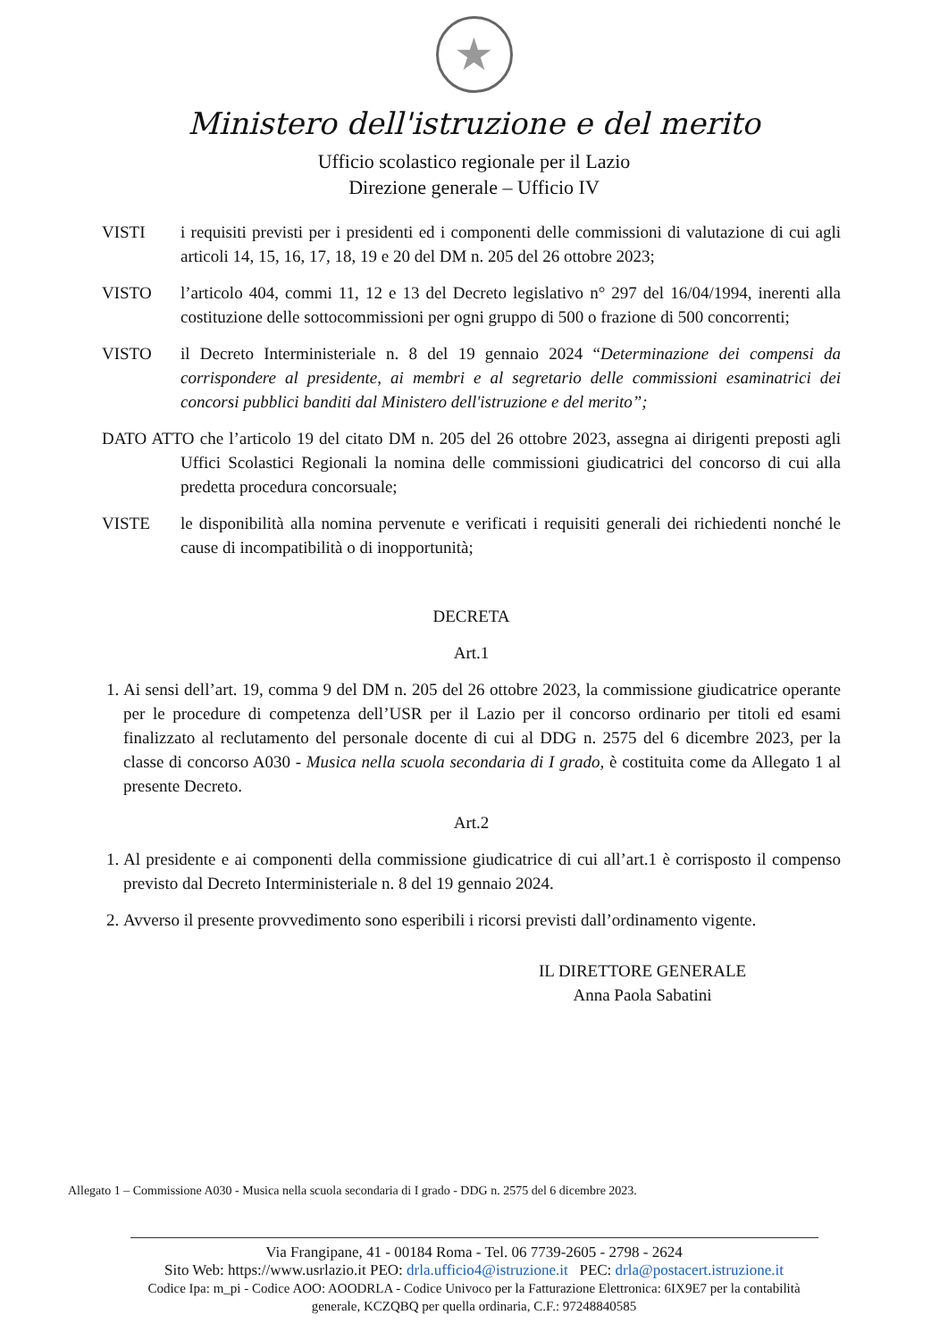★
Ministero dell'istruzione e del merito
Ufficio scolastico regionale per il Lazio
Direzione generale – Ufficio IV
VISTI i requisiti previsti per i presidenti ed i componenti delle commissioni di valutazione di cui agli articoli 14, 15, 16, 17, 18, 19 e 20 del DM n. 205 del 26 ottobre 2023;
VISTO l’articolo 404, commi 11, 12 e 13 del Decreto legislativo n° 297 del 16/04/1994, inerenti alla costituzione delle sottocommissioni per ogni gruppo di 500 o frazione di 500 concorrenti;
VISTO il Decreto Interministeriale n. 8 del 19 gennaio 2024 “Determinazione dei compensi da corrispondere al presidente, ai membri e al segretario delle commissioni esaminatrici dei concorsi pubblici banditi dal Ministero dell'istruzione e del merito”;
DATO ATTO che l’articolo 19 del citato DM n. 205 del 26 ottobre 2023, assegna ai dirigenti preposti agli Uffici Scolastici Regionali la nomina delle commissioni giudicatrici del concorso di cui alla predetta procedura concorsuale;
VISTE le disponibilità alla nomina pervenute e verificati i requisiti generali dei richiedenti nonché le cause di incompatibilità o di inopportunità;
DECRETA
Art.1
1. Ai sensi dell’art. 19, comma 9 del DM n. 205 del 26 ottobre 2023, la commissione giudicatrice operante per le procedure di competenza dell’USR per il Lazio per il concorso ordinario per titoli ed esami finalizzato al reclutamento del personale docente di cui al DDG n. 2575 del 6 dicembre 2023, per la classe di concorso A030 - Musica nella scuola secondaria di I grado, è costituita come da Allegato 1 al presente Decreto.
Art.2
1. Al presidente e ai componenti della commissione giudicatrice di cui all’art.1 è corrisposto il compenso previsto dal Decreto Interministeriale n. 8 del 19 gennaio 2024.
2. Avverso il presente provvedimento sono esperibili i ricorsi previsti dall’ordinamento vigente.
IL DIRETTORE GENERALE
Anna Paola Sabatini
Allegato 1 – Commissione A030 - Musica nella scuola secondaria di I grado - DDG n. 2575 del 6 dicembre 2023.
Via Frangipane, 41 - 00184 Roma - Tel. 06 7739-2605 - 2798 - 2624
Sito Web: https://www.usrlazio.it PEO: drla.ufficio4@istruzione.it PEC: drla@postacert.istruzione.it
Codice Ipa: m_pi - Codice AOO: AOODRLA - Codice Univoco per la Fatturazione Elettronica: 6IX9E7 per la contabilità
generale, KCZQBQ per quella ordinaria, C.F.: 97248840585